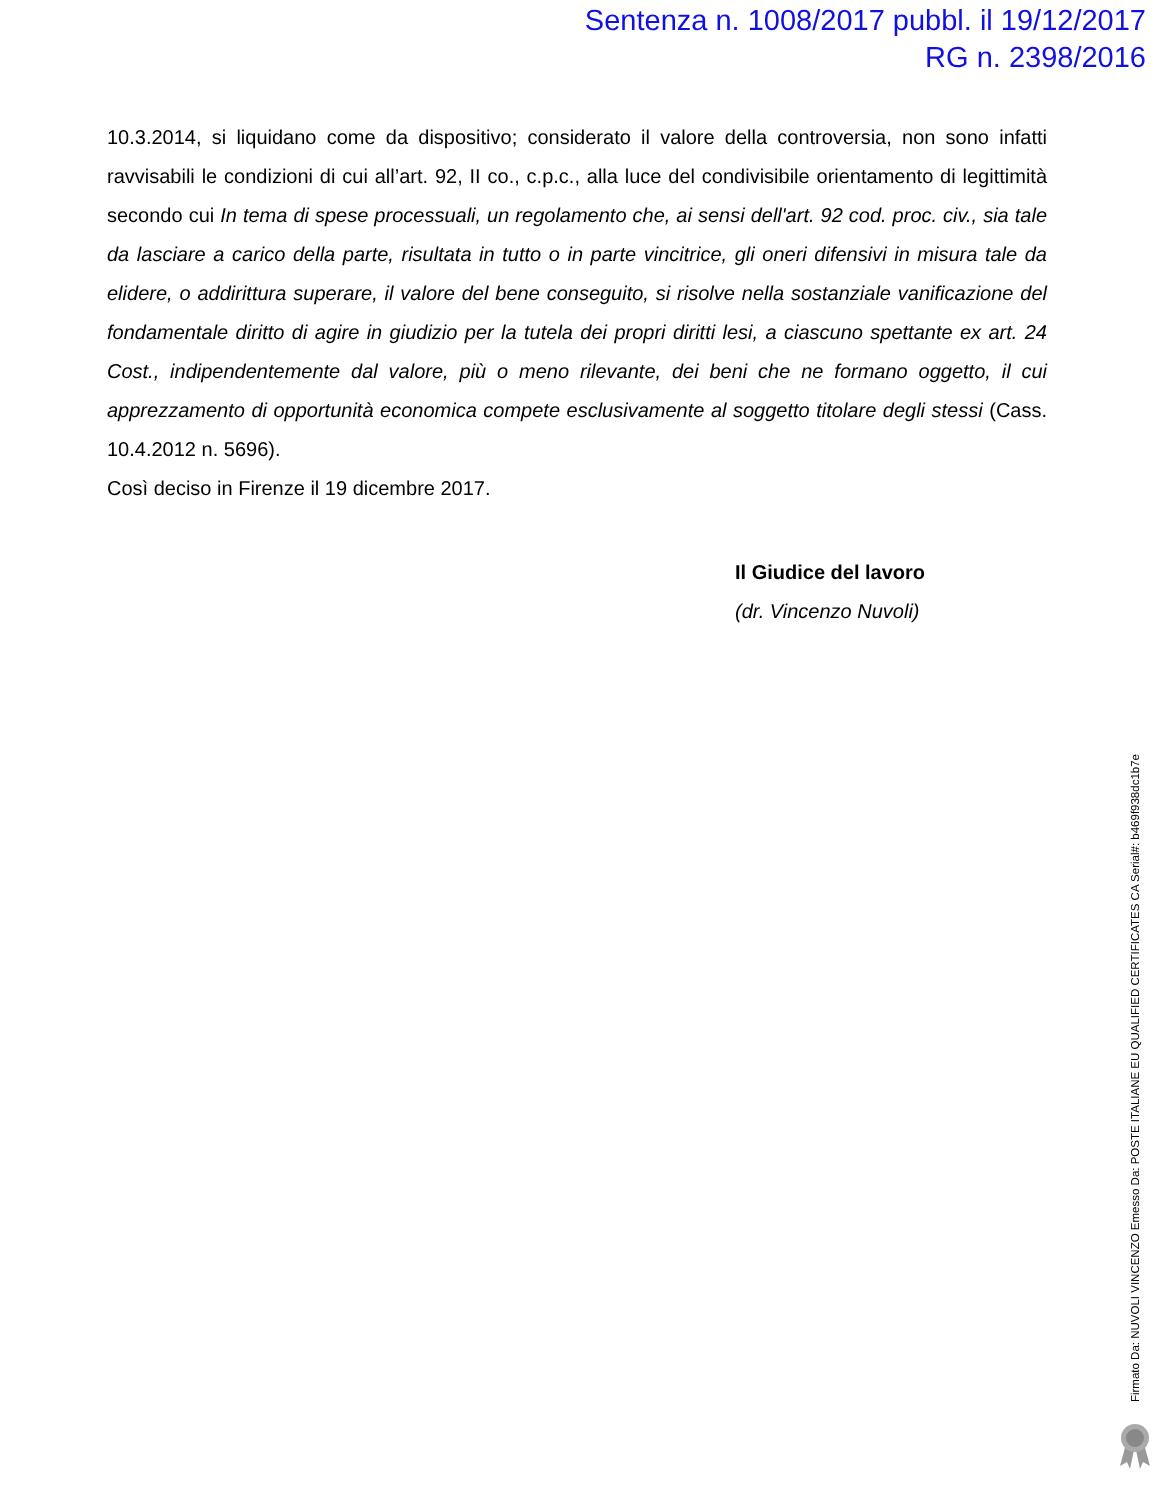Sentenza n. 1008/2017 pubbl. il 19/12/2017
RG n. 2398/2016
10.3.2014, si liquidano come da dispositivo; considerato il valore della controversia, non sono infatti ravvisabili le condizioni di cui all’art. 92, II co., c.p.c., alla luce del condivisibile orientamento di legittimità secondo cui In tema di spese processuali, un regolamento che, ai sensi dell'art. 92 cod. proc. civ., sia tale da lasciare a carico della parte, risultata in tutto o in parte vincitrice, gli oneri difensivi in misura tale da elidere, o addirittura superare, il valore del bene conseguito, si risolve nella sostanziale vanificazione del fondamentale diritto di agire in giudizio per la tutela dei propri diritti lesi, a ciascuno spettante ex art. 24 Cost., indipendentemente dal valore, più o meno rilevante, dei beni che ne formano oggetto, il cui apprezzamento di opportunità economica compete esclusivamente al soggetto titolare degli stessi (Cass. 10.4.2012 n. 5696).
Così deciso in Firenze il 19 dicembre 2017.
Il Giudice del lavoro
(dr. Vincenzo Nuvoli)
Firmato Da: NUVOLI VINCENZO Emesso Da: POSTE ITALIANE EU QUALIFIED CERTIFICATES CA Serial#: b469f938dc1b7e